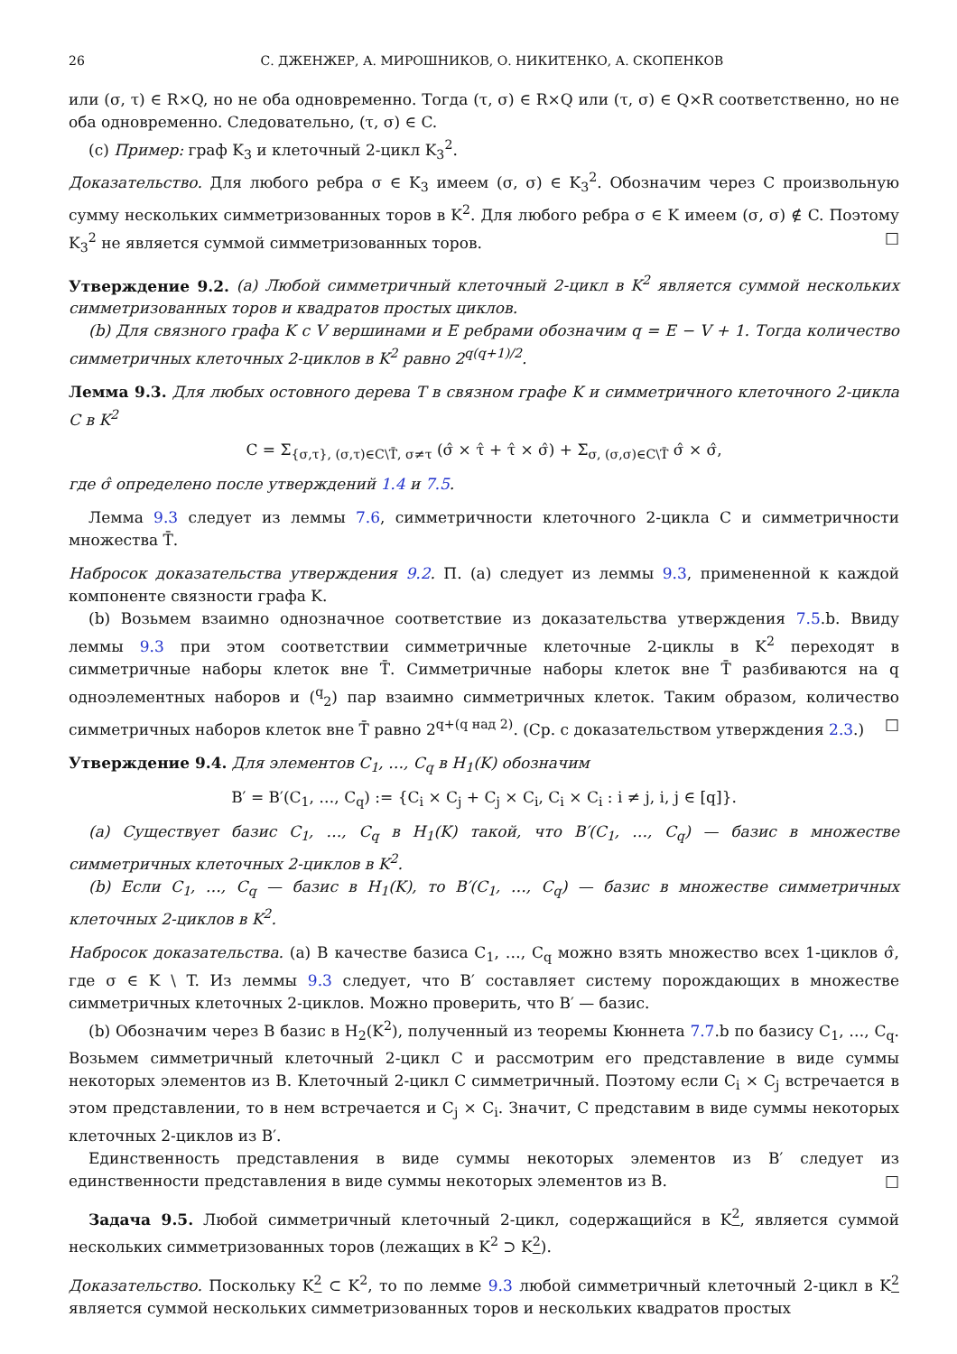26 С. ДЖЕНЖЕР, А. МИРОШНИКОВ, О. НИКИТЕНКО, А. СКОПЕНКОВ
или (σ, τ) ∈ R×Q, но не оба одновременно. Тогда (τ, σ) ∈ R×Q или (τ, σ) ∈ Q×R соответственно, но не оба одновременно. Следовательно, (τ, σ) ∈ C.
(c) Пример: граф K<sub>3</sub> и клеточный 2-цикл K<sub>3</sub><sup>2</sup>.
Доказательство. Для любого ребра σ ∈ K<sub>3</sub> имеем (σ, σ) ∈ K<sub>3</sub><sup>2</sup>. Обозначим через C произвольную сумму нескольких симметризованных торов в K<sup>2</sup>. Для любого ребра σ ∈ K имеем (σ, σ) ∉ C. Поэтому K<sub>3</sub><sup>2</sup> не является суммой симметризованных торов. □
Утверждение 9.2. (a) Любой симметричный клеточный 2-цикл в K<sup>2</sup> является суммой нескольких симметризованных торов и квадратов простых циклов.
(b) Для связного графа K с V вершинами и E ребрами обозначим q = E − V + 1. Тогда количество симметричных клеточных 2-циклов в K<sup>2</sup> равно 2<sup>q(q+1)/2</sup>.
Лемма 9.3. Для любых остовного дерева T в связном графе K и симметричного клеточного 2-цикла C в K<sup>2</sup>
C = Σ<sub>{σ,τ}, (σ,τ)∈C\T̄, σ≠τ</sub> (σ̂ × τ̂ + τ̂ × σ̂) + Σ<sub>σ, (σ,σ)∈C\T̄</sub> σ̂ × σ̂,
где σ̂ определено после утверждений 1.4 и 7.5.
Лемма 9.3 следует из леммы 7.6, симметричности клеточного 2-цикла C и симметричности множества T̄.
Набросок доказательства утверждения 9.2. П. (a) следует из леммы 9.3, примененной к каждой компоненте связности графа K.
(b) Возьмем взаимно однозначное соответствие из доказательства утверждения 7.5.b. Ввиду леммы 9.3 при этом соответствии симметричные клеточные 2-циклы в K<sup>2</sup> переходят в симметричные наборы клеток вне T̄. Симметричные наборы клеток вне T̄ разбиваются на q одноэлементных наборов и (<sup>q</sup><sub>2</sub>) пар взаимно симметричных клеток. Таким образом, количество симметричных наборов клеток вне T̄ равно 2<sup>q+(q над 2)</sup>. (Ср. с доказательством утверждения 2.3.) □
Утверждение 9.4. Для элементов C<sub>1</sub>, …, C<sub>q</sub> в H<sub>1</sub>(K) обозначим
B′ = B′(C<sub>1</sub>, …, C<sub>q</sub>) := {C<sub>i</sub> × C<sub>j</sub> + C<sub>j</sub> × C<sub>i</sub>, C<sub>i</sub> × C<sub>i</sub> : i ≠ j, i, j ∈ [q]}.
(a) Существует базис C<sub>1</sub>, …, C<sub>q</sub> в H<sub>1</sub>(K) такой, что B′(C<sub>1</sub>, …, C<sub>q</sub>) — базис в множестве симметричных клеточных 2-циклов в K<sup>2</sup>.
(b) Если C<sub>1</sub>, …, C<sub>q</sub> — базис в H<sub>1</sub>(K), то B′(C<sub>1</sub>, …, C<sub>q</sub>) — базис в множестве симметричных клеточных 2-циклов в K<sup>2</sup>.
Набросок доказательства. (a) В качестве базиса C<sub>1</sub>, …, C<sub>q</sub> можно взять множество всех 1-циклов σ̂, где σ ∈ K \ T. Из леммы 9.3 следует, что B′ составляет систему порождающих в множестве симметричных клеточных 2-циклов. Можно проверить, что B′ — базис.
(b) Обозначим через B базис в H<sub>2</sub>(K<sup>2</sup>), полученный из теоремы Кюннета 7.7.b по базису C<sub>1</sub>, …, C<sub>q</sub>. Возьмем симметричный клеточный 2-цикл C и рассмотрим его представление в виде суммы некоторых элементов из B. Клеточный 2-цикл C симметричный. Поэтому если C<sub>i</sub> × C<sub>j</sub> встречается в этом представлении, то в нем встречается и C<sub>j</sub> × C<sub>i</sub>. Значит, C представим в виде суммы некоторых клеточных 2-циклов из B′.
Единственность представления в виде суммы некоторых элементов из B′ следует из единственности представления в виде суммы некоторых элементов из B. □
Задача 9.5. Любой симметричный клеточный 2-цикл, содержащийся в K<sup>2</sup>, является суммой нескольких симметризованных торов (лежащих в K<sup>2</sup> ⊃ K<sup>2</sup>).
Доказательство. Поскольку K<sup>2</sup> ⊂ K<sup>2</sup>, то по лемме 9.3 любой симметричный клеточный 2-цикл в K<sup>2</sup> является суммой нескольких симметризованных торов и нескольких квадратов простых